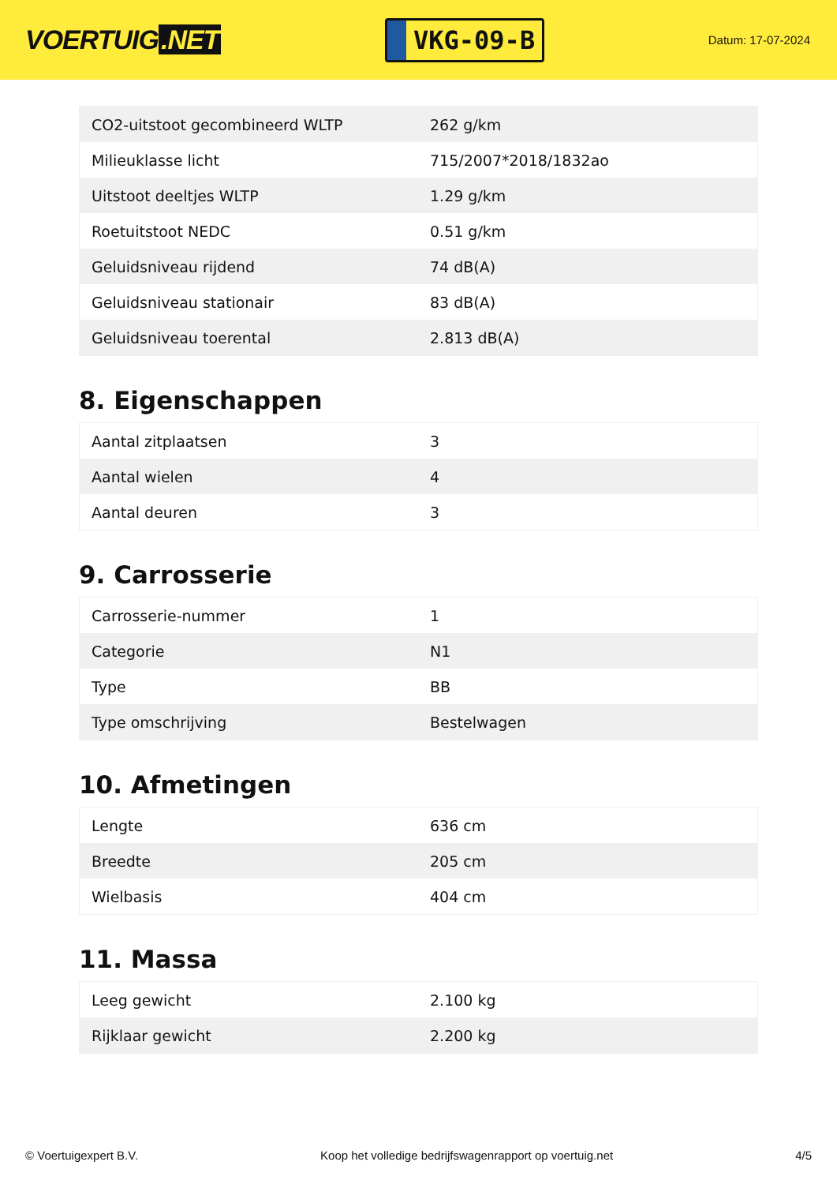VOERTUIG.NET
VKG-09-B
Datum: 17-07-2024
| CO2-uitstoot gecombineerd WLTP | 262 g/km |
| Milieuklasse licht | 715/2007*2018/1832ao |
| Uitstoot deeltjes WLTP | 1.29 g/km |
| Roetuitstoot NEDC | 0.51 g/km |
| Geluidsniveau rijdend | 74 dB(A) |
| Geluidsniveau stationair | 83 dB(A) |
| Geluidsniveau toerental | 2.813 dB(A) |
8. Eigenschappen
| Aantal zitplaatsen | 3 |
| Aantal wielen | 4 |
| Aantal deuren | 3 |
9. Carrosserie
| Carrosserie-nummer | 1 |
| Categorie | N1 |
| Type | BB |
| Type omschrijving | Bestelwagen |
10. Afmetingen
| Lengte | 636 cm |
| Breedte | 205 cm |
| Wielbasis | 404 cm |
11. Massa
| Leeg gewicht | 2.100 kg |
| Rijklaar gewicht | 2.200 kg |
© Voertuigexpert B.V. Koop het volledige bedrijfswagenrapport op voertuig.net 4/5